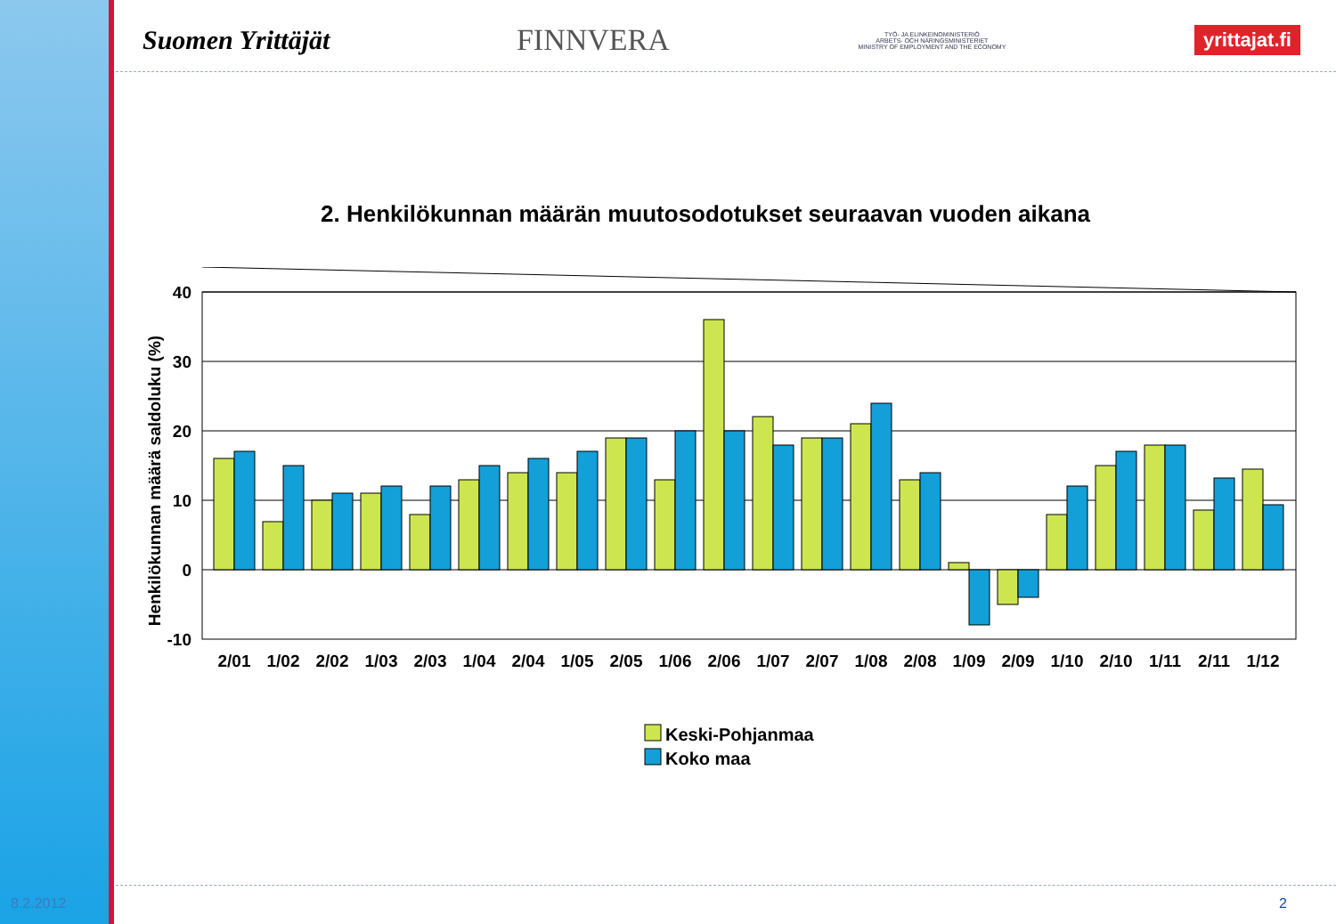Suomen Yrittäjät FINNVERA TYÖ- JA ELINKEINOMINISTERIÖ
ARBETS- OCH NÄRINGSMINISTERIET
MINISTRY OF EMPLOYMENT AND THE ECONOMY yrittajat.fi
2. Henkilökunnan määrän muutosodotukset seuraavan vuoden aikana
Henkilökunnan määrä saldoluku (%)
40
30
20
10
0
-10
2/01
1/02
2/02
1/03
2/03
1/04
2/04
1/05
2/05
1/06
2/06
1/07
2/07
1/08
2/08
1/09
2/09
1/10
2/10
1/11
2/11
1/12
Keski-Pohjanmaa
Koko maa
8.2.2012 2